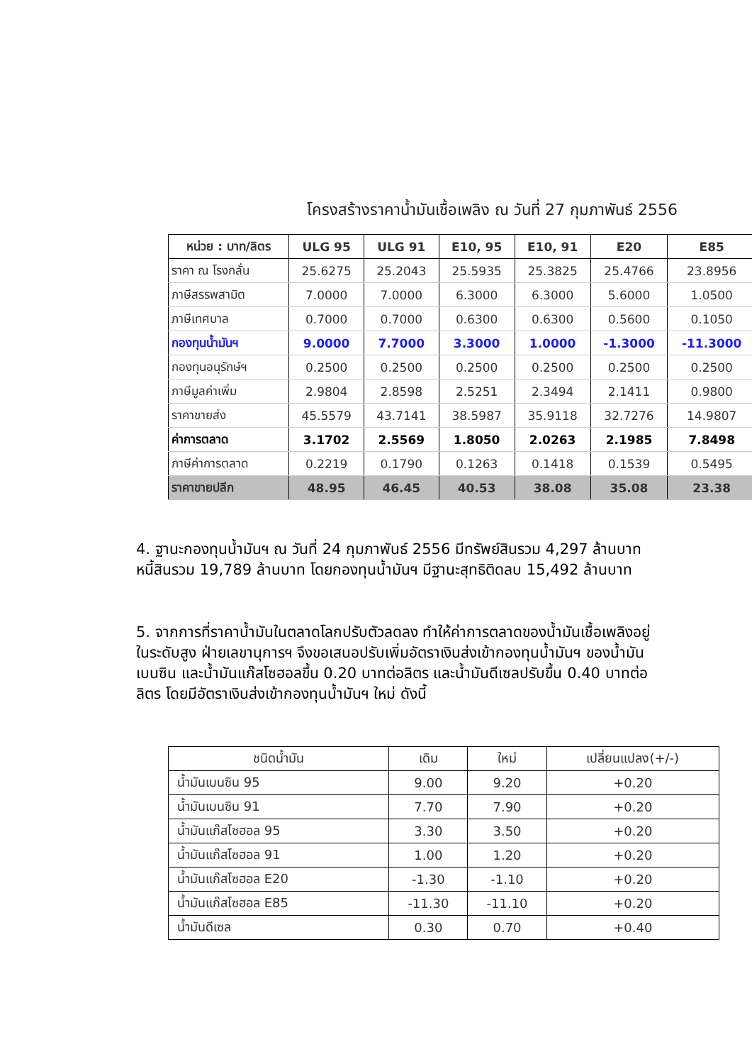โครงสร้างราคาน้ำมันเชื้อเพลิง ณ วันที่ 27 กุมภาพันธ์ 2556
| หน่วย : บาท/ลิตร | ULG 95 | ULG 91 | E10, 95 | E10, 91 | E20 | E85 |
| --- | --- | --- | --- | --- | --- | --- |
| ราคา ณ โรงกลั่น | 25.6275 | 25.2043 | 25.5935 | 25.3825 | 25.4766 | 23.8956 |
| ภาษีสรรพสามิต | 7.0000 | 7.0000 | 6.3000 | 6.3000 | 5.6000 | 1.0500 |
| ภาษีเทศบาล | 0.7000 | 0.7000 | 0.6300 | 0.6300 | 0.5600 | 0.1050 |
| กองทุนน้ำมันฯ | 9.0000 | 7.7000 | 3.3000 | 1.0000 | -1.3000 | -11.3000 |
| กองทุนอนุรักษ์ฯ | 0.2500 | 0.2500 | 0.2500 | 0.2500 | 0.2500 | 0.2500 |
| ภาษีมูลค่าเพิ่ม | 2.9804 | 2.8598 | 2.5251 | 2.3494 | 2.1411 | 0.9800 |
| ราคาขายส่ง | 45.5579 | 43.7141 | 38.5987 | 35.9118 | 32.7276 | 14.9807 |
| ค่าการตลาด | 3.1702 | 2.5569 | 1.8050 | 2.0263 | 2.1985 | 7.8498 |
| ภาษีค่าการตลาด | 0.2219 | 0.1790 | 0.1263 | 0.1418 | 0.1539 | 0.5495 |
| ราคาขายปลีก | 48.95 | 46.45 | 40.53 | 38.08 | 35.08 | 23.38 |
4. ฐานะกองทุนน้ำมันฯ ณ วันที่ 24 กุมภาพันธ์ 2556 มีทรัพย์สินรวม 4,297 ล้านบาท หนี้สินรวม 19,789 ล้านบาท โดยกองทุนน้ำมันฯ มีฐานะสุทธิติดลบ 15,492 ล้านบาท
5. จากการที่ราคาน้ำมันในตลาดโลกปรับตัวลดลง ทำให้ค่าการตลาดของน้ำมันเชื้อเพลิงอยู่ในระดับสูง ฝ่ายเลขานุการฯ จึงขอเสนอปรับเพิ่มอัตราเงินส่งเข้ากองทุนน้ำมันฯ ของน้ำมันเบนซิน และน้ำมันแก๊สโซฮอลขึ้น 0.20 บาทต่อลิตร และน้ำมันดีเซลปรับขึ้น 0.40 บาทต่อลิตร โดยมีอัตราเงินส่งเข้ากองทุนน้ำมันฯ ใหม่ ดังนี้
| ชนิดน้ำมัน | เดิม | ใหม่ | เปลี่ยนแปลง(+/-) |
| --- | --- | --- | --- |
| น้ำมันเบนซิน 95 | 9.00 | 9.20 | +0.20 |
| น้ำมันเบนซิน 91 | 7.70 | 7.90 | +0.20 |
| น้ำมันแก๊สโซฮอล 95 | 3.30 | 3.50 | +0.20 |
| น้ำมันแก๊สโซฮอล 91 | 1.00 | 1.20 | +0.20 |
| น้ำมันแก๊สโซฮอล E20 | -1.30 | -1.10 | +0.20 |
| น้ำมันแก๊สโซฮอล E85 | -11.30 | -11.10 | +0.20 |
| น้ำมันดีเซล | 0.30 | 0.70 | +0.40 |